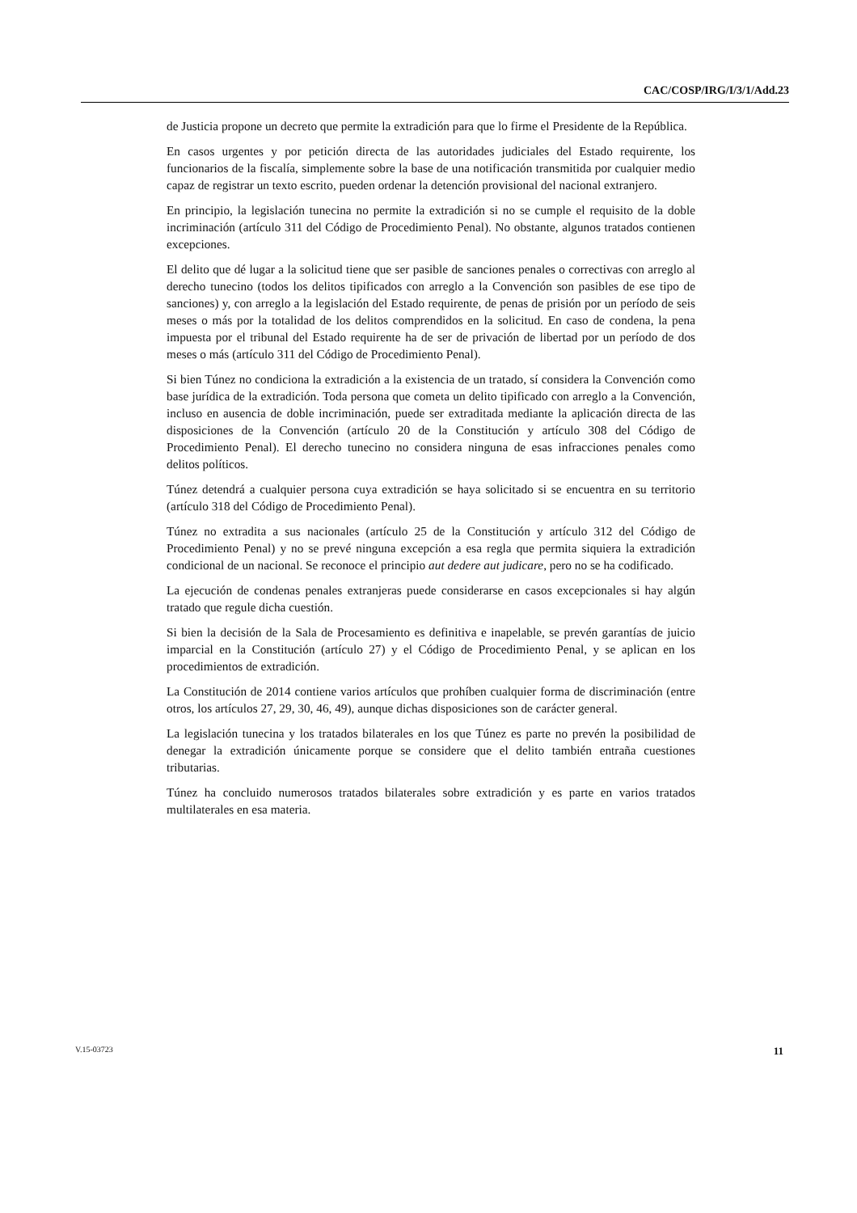CAC/COSP/IRG/I/3/1/Add.23
de Justicia propone un decreto que permite la extradición para que lo firme el Presidente de la República.
En casos urgentes y por petición directa de las autoridades judiciales del Estado requirente, los funcionarios de la fiscalía, simplemente sobre la base de una notificación transmitida por cualquier medio capaz de registrar un texto escrito, pueden ordenar la detención provisional del nacional extranjero.
En principio, la legislación tunecina no permite la extradición si no se cumple el requisito de la doble incriminación (artículo 311 del Código de Procedimiento Penal). No obstante, algunos tratados contienen excepciones.
El delito que dé lugar a la solicitud tiene que ser pasible de sanciones penales o correctivas con arreglo al derecho tunecino (todos los delitos tipificados con arreglo a la Convención son pasibles de ese tipo de sanciones) y, con arreglo a la legislación del Estado requirente, de penas de prisión por un período de seis meses o más por la totalidad de los delitos comprendidos en la solicitud. En caso de condena, la pena impuesta por el tribunal del Estado requirente ha de ser de privación de libertad por un período de dos meses o más (artículo 311 del Código de Procedimiento Penal).
Si bien Túnez no condiciona la extradición a la existencia de un tratado, sí considera la Convención como base jurídica de la extradición. Toda persona que cometa un delito tipificado con arreglo a la Convención, incluso en ausencia de doble incriminación, puede ser extraditada mediante la aplicación directa de las disposiciones de la Convención (artículo 20 de la Constitución y artículo 308 del Código de Procedimiento Penal). El derecho tunecino no considera ninguna de esas infracciones penales como delitos políticos.
Túnez detendrá a cualquier persona cuya extradición se haya solicitado si se encuentra en su territorio (artículo 318 del Código de Procedimiento Penal).
Túnez no extradita a sus nacionales (artículo 25 de la Constitución y artículo 312 del Código de Procedimiento Penal) y no se prevé ninguna excepción a esa regla que permita siquiera la extradición condicional de un nacional. Se reconoce el principio aut dedere aut judicare, pero no se ha codificado.
La ejecución de condenas penales extranjeras puede considerarse en casos excepcionales si hay algún tratado que regule dicha cuestión.
Si bien la decisión de la Sala de Procesamiento es definitiva e inapelable, se prevén garantías de juicio imparcial en la Constitución (artículo 27) y el Código de Procedimiento Penal, y se aplican en los procedimientos de extradición.
La Constitución de 2014 contiene varios artículos que prohíben cualquier forma de discriminación (entre otros, los artículos 27, 29, 30, 46, 49), aunque dichas disposiciones son de carácter general.
La legislación tunecina y los tratados bilaterales en los que Túnez es parte no prevén la posibilidad de denegar la extradición únicamente porque se considere que el delito también entraña cuestiones tributarias.
Túnez ha concluido numerosos tratados bilaterales sobre extradición y es parte en varios tratados multilaterales en esa materia.
V.15-03723 11